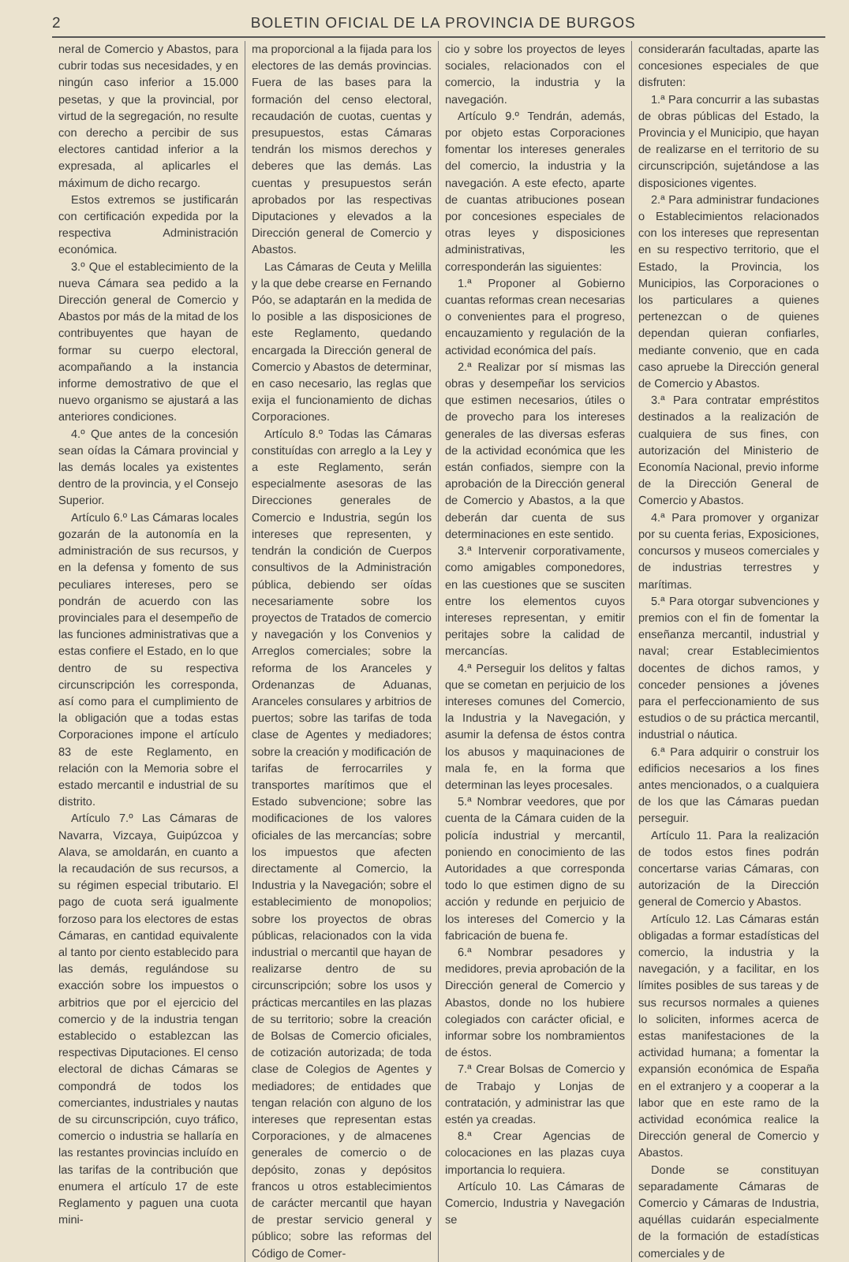2 BOLETIN OFICIAL DE LA PROVINCIA DE BURGOS
neral de Comercio y Abastos, para cubrir todas sus necesidades, y en ningún caso inferior a 15.000 pesetas, y que la provincial, por virtud de la segregación, no resulte con derecho a percibir de sus electores cantidad inferior a la expresada, al aplicarles el máximum de dicho recargo.
Estos extremos se justificarán con certificación expedida por la respectiva Administración económica.
3.º Que el establecimiento de la nueva Cámara sea pedido a la Dirección general de Comercio y Abastos por más de la mitad de los contribuyentes que hayan de formar su cuerpo electoral, acompañando a la instancia informe demostrativo de que el nuevo organismo se ajustará a las anteriores condiciones.
4.º Que antes de la concesión sean oídas la Cámara provincial y las demás locales ya existentes dentro de la provincia, y el Consejo Superior.
Artículo 6.º Las Cámaras locales gozarán de la autonomía en la administración de sus recursos, y en la defensa y fomento de sus peculiares intereses, pero se pondrán de acuerdo con las provinciales para el desempeño de las funciones administrativas que a estas confiere el Estado, en lo que dentro de su respectiva circunscripción les corresponda, así como para el cumplimiento de la obligación que a todas estas Corporaciones impone el artículo 83 de este Reglamento, en relación con la Memoria sobre el estado mercantil e industrial de su distrito.
Artículo 7.º Las Cámaras de Navarra, Vizcaya, Guipúzcoa y Alava, se amoldarán, en cuanto a la recaudación de sus recursos, a su régimen especial tributario. El pago de cuota será igualmente forzoso para los electores de estas Cámaras, en cantidad equivalente al tanto por ciento establecido para las demás, regulándose su exacción sobre los impuestos o arbitrios que por el ejercicio del comercio y de la industria tengan establecido o establezcan las respectivas Diputaciones. El censo electoral de dichas Cámaras se compondrá de todos los comerciantes, industriales y nautas de su circunscripción, cuyo tráfico, comercio o industria se hallaría en las restantes provincias incluído en las tarifas de la contribución que enumera el artículo 17 de este Reglamento y paguen una cuota mini-
ma proporcional a la fijada para los electores de las demás provincias. Fuera de las bases para la formación del censo electoral, recaudación de cuotas, cuentas y presupuestos, estas Cámaras tendrán los mismos derechos y deberes que las demás. Las cuentas y presupuestos serán aprobados por las respectivas Diputaciones y elevados a la Dirección general de Comercio y Abastos.
Las Cámaras de Ceuta y Melilla y la que debe crearse en Fernando Póo, se adaptarán en la medida de lo posible a las disposiciones de este Reglamento, quedando encargada la Dirección general de Comercio y Abastos de determinar, en caso necesario, las reglas que exija el funcionamiento de dichas Corporaciones.
Artículo 8.º Todas las Cámaras constituídas con arreglo a la Ley y a este Reglamento, serán especialmente asesoras de las Direcciones generales de Comercio e Industria, según los intereses que representen, y tendrán la condición de Cuerpos consultivos de la Administración pública, debiendo ser oídas necesariamente sobre los proyectos de Tratados de comercio y navegación y los Convenios y Arreglos comerciales; sobre la reforma de los Aranceles y Ordenanzas de Aduanas, Aranceles consulares y arbitrios de puertos; sobre las tarifas de toda clase de Agentes y mediadores; sobre la creación y modificación de tarifas de ferrocarriles y transportes marítimos que el Estado subvencione; sobre las modificaciones de los valores oficiales de las mercancías; sobre los impuestos que afecten directamente al Comercio, la Industria y la Navegación; sobre el establecimiento de monopolios; sobre los proyectos de obras públicas, relacionados con la vida industrial o mercantil que hayan de realizarse dentro de su circunscripción; sobre los usos y prácticas mercantiles en las plazas de su territorio; sobre la creación de Bolsas de Comercio oficiales, de cotización autorizada; de toda clase de Colegios de Agentes y mediadores; de entidades que tengan relación con alguno de los intereses que representan estas Corporaciones, y de almacenes generales de comercio o de depósito, zonas y depósitos francos u otros establecimientos de carácter mercantil que hayan de prestar servicio general y público; sobre las reformas del Código de Comer-
cio y sobre los proyectos de leyes sociales, relacionados con el comercio, la industria y la navegación.
Artículo 9.º Tendrán, además, por objeto estas Corporaciones fomentar los intereses generales del comercio, la industria y la navegación. A este efecto, aparte de cuantas atribuciones posean por concesiones especiales de otras leyes y disposiciones administrativas, les corresponderán las siguientes:
1.ª Proponer al Gobierno cuantas reformas crean necesarias o convenientes para el progreso, encauzamiento y regulación de la actividad económica del país.
2.ª Realizar por sí mismas las obras y desempeñar los servicios que estimen necesarios, útiles o de provecho para los intereses generales de las diversas esferas de la actividad económica que les están confiados, siempre con la aprobación de la Dirección general de Comercio y Abastos, a la que deberán dar cuenta de sus determinaciones en este sentido.
3.ª Intervenir corporativamente, como amigables componedores, en las cuestiones que se susciten entre los elementos cuyos intereses representan, y emitir peritajes sobre la calidad de mercancías.
4.ª Perseguir los delitos y faltas que se cometan en perjuicio de los intereses comunes del Comercio, la Industria y la Navegación, y asumir la defensa de éstos contra los abusos y maquinaciones de mala fe, en la forma que determinan las leyes procesales.
5.ª Nombrar veedores, que por cuenta de la Cámara cuiden de la policía industrial y mercantil, poniendo en conocimiento de las Autoridades a que corresponda todo lo que estimen digno de su acción y redunde en perjuicio de los intereses del Comercio y la fabricación de buena fe.
6.ª Nombrar pesadores y medidores, previa aprobación de la Dirección general de Comercio y Abastos, donde no los hubiere colegiados con carácter oficial, e informar sobre los nombramientos de éstos.
7.ª Crear Bolsas de Comercio y de Trabajo y Lonjas de contratación, y administrar las que estén ya creadas.
8.ª Crear Agencias de colocaciones en las plazas cuya importancia lo requiera.
Artículo 10. Las Cámaras de Comercio, Industria y Navegación se
considerarán facultadas, aparte las concesiones especiales de que disfruten:
1.ª Para concurrir a las subastas de obras públicas del Estado, la Provincia y el Municipio, que hayan de realizarse en el territorio de su circunscripción, sujetándose a las disposiciones vigentes.
2.ª Para administrar fundaciones o Establecimientos relacionados con los intereses que representan en su respectivo territorio, que el Estado, la Provincia, los Municipios, las Corporaciones o los particulares a quienes pertenezcan o de quienes dependan quieran confiarles, mediante convenio, que en cada caso apruebe la Dirección general de Comercio y Abastos.
3.ª Para contratar empréstitos destinados a la realización de cualquiera de sus fines, con autorización del Ministerio de Economía Nacional, previo informe de la Dirección General de Comercio y Abastos.
4.ª Para promover y organizar por su cuenta ferias, Exposiciones, concursos y museos comerciales y de industrias terrestres y marítimas.
5.ª Para otorgar subvenciones y premios con el fin de fomentar la enseñanza mercantil, industrial y naval; crear Establecimientos docentes de dichos ramos, y conceder pensiones a jóvenes para el perfeccionamiento de sus estudios o de su práctica mercantil, industrial o náutica.
6.ª Para adquirir o construir los edificios necesarios a los fines antes mencionados, o a cualquiera de los que las Cámaras puedan perseguir.
Artículo 11. Para la realización de todos estos fines podrán concertarse varias Cámaras, con autorización de la Dirección general de Comercio y Abastos.
Artículo 12. Las Cámaras están obligadas a formar estadísticas del comercio, la industria y la navegación, y a facilitar, en los límites posibles de sus tareas y de sus recursos normales a quienes lo soliciten, informes acerca de estas manifestaciones de la actividad humana; a fomentar la expansión económica de España en el extranjero y a cooperar a la labor que en este ramo de la actividad económica realice la Dirección general de Comercio y Abastos.
Donde se constituyan separadamente Cámaras de Comercio y Cámaras de Industria, aquéllas cuidarán especialmente de la formación de estadísticas comerciales y de